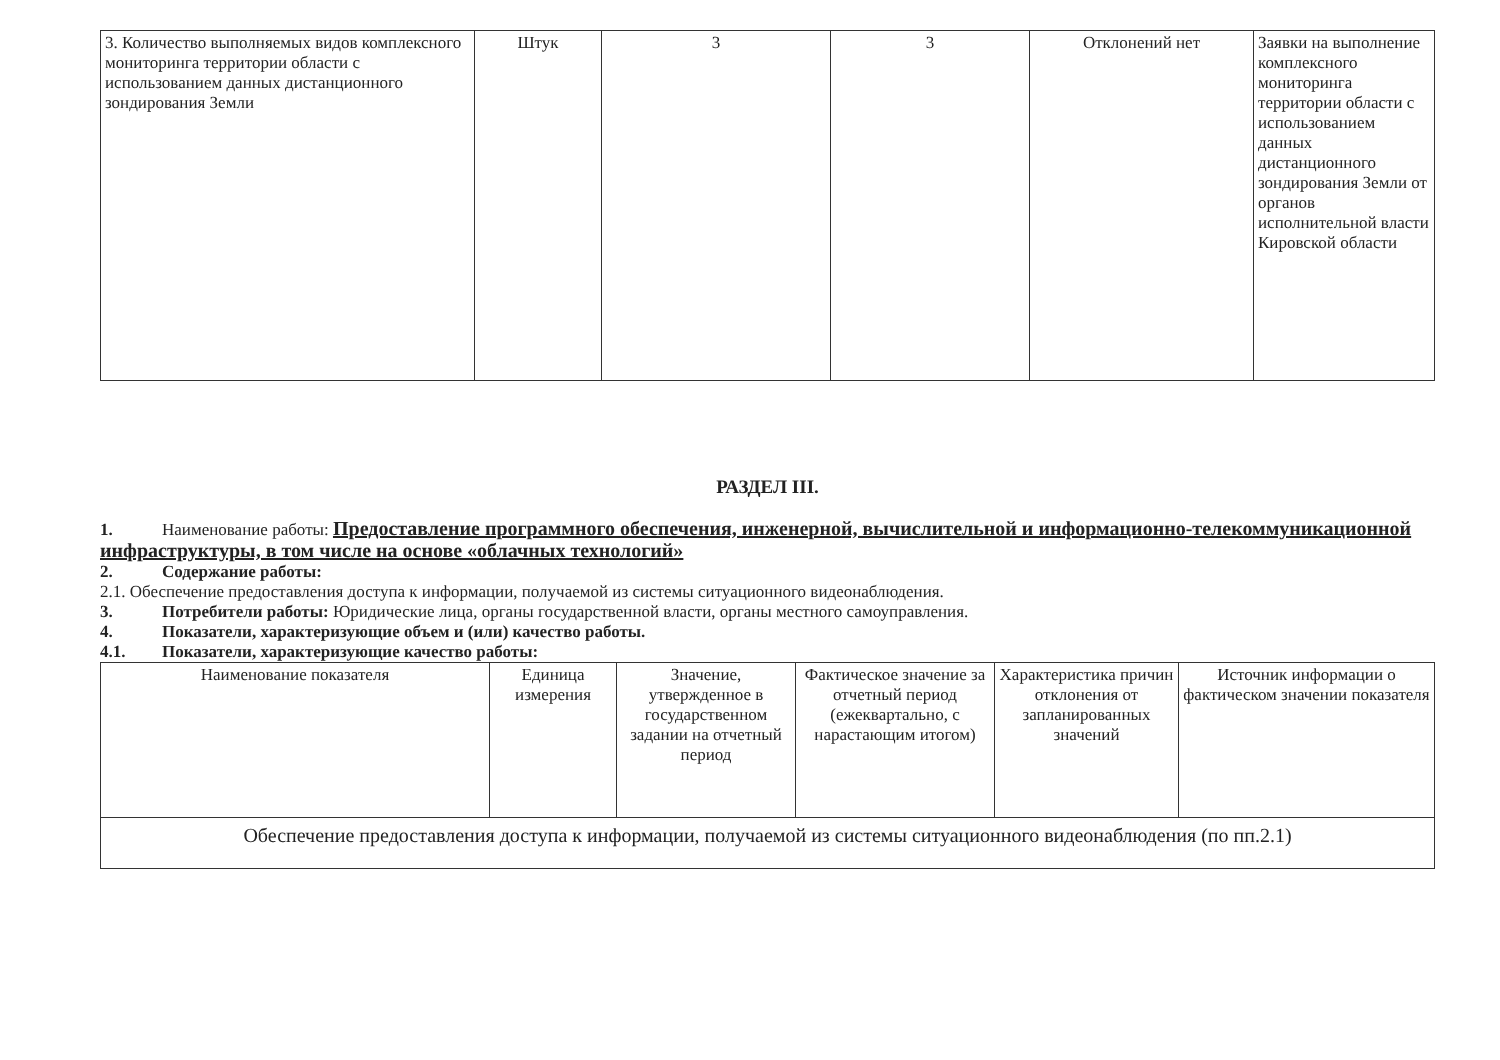| 3. Количество выполняемых видов комплексного мониторинга территории области с использованием данных дистанционного зондирования Земли | Штук | 3 | 3 | Отклонений нет | Заявки на выполнение комплексного мониторинга территории области с использованием данных дистанционного зондирования Земли от органов исполнительной власти Кировской области |
РАЗДЕЛ III.
1. Наименование работы: Предоставление программного обеспечения, инженерной, вычислительной и информационно-телекоммуникационной инфраструктуры, в том числе на основе «облачных технологий»
2. Содержание работы:
2.1. Обеспечение предоставления доступа к информации, получаемой из системы ситуационного видеонаблюдения.
3. Потребители работы: Юридические лица, органы государственной власти, органы местного самоуправления.
4. Показатели, характеризующие объем и (или) качество работы.
4.1. Показатели, характеризующие качество работы:
| Наименование показателя | Единица измерения | Значение, утвержденное в государственном задании на отчетный период | Фактическое значение за отчетный период (ежеквартально, с нарастающим итогом) | Характеристика причин отклонения от запланированных значений | Источник информации о фактическом значении показателя |
| --- | --- | --- | --- | --- | --- |
| Обеспечение предоставления доступа к информации, получаемой из системы ситуационного видеонаблюдения (по пп.2.1) | | | | | |